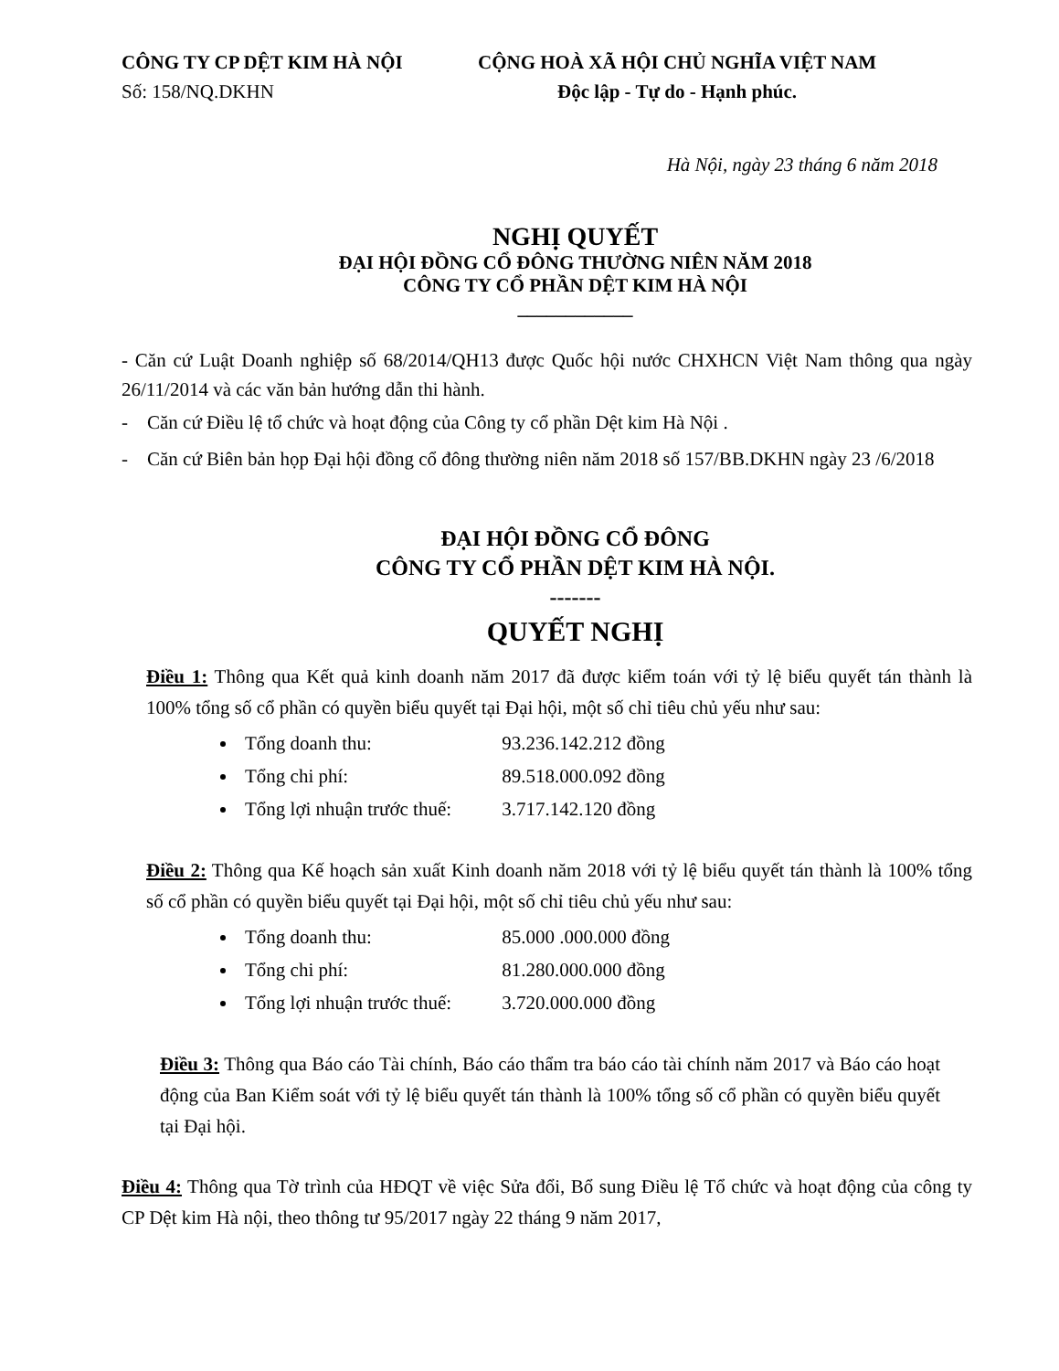CÔNG TY CP DỆT KIM HÀ NỘI
Số: 158/NQ.DKHN
CỘNG HOÀ XÃ HỘI CHỦ NGHĨA VIỆT NAM
Độc lập - Tự do - Hạnh phúc.
Hà Nội, ngày 23 tháng 6 năm 2018
NGHỊ QUYẾT
ĐẠI HỘI ĐỒNG CỔ ĐÔNG THƯỜNG NIÊN NĂM 2018
CÔNG TY CỔ PHẦN DỆT KIM HÀ NỘI
____________
- Căn cứ Luật Doanh nghiệp số 68/2014/QH13 được Quốc hội nước CHXHCN Việt Nam thông qua ngày 26/11/2014 và các văn bản hướng dẫn thi hành.
- Căn cứ Điều lệ tổ chức và hoạt động của Công ty cổ phần Dệt kim Hà Nội .
- Căn cứ Biên bản họp Đại hội đồng cổ đông thường niên năm 2018 số 157/BB.DKHN ngày 23 /6/2018
ĐẠI HỘI ĐỒNG CỔ ĐÔNG
CÔNG TY CỔ PHẦN DỆT KIM HÀ NỘI.
-------
QUYẾT NGHỊ
Điều 1: Thông qua Kết quả kinh doanh năm 2017 đã được kiểm toán với tỷ lệ biểu quyết tán thành là 100% tổng số cổ phần có quyền biểu quyết tại Đại hội, một số chỉ tiêu chủ yếu như sau:
Tổng doanh thu: 93.236.142.212 đồng
Tổng chi phí: 89.518.000.092 đồng
Tổng lợi nhuận trước thuế: 3.717.142.120 đồng
Điều 2: Thông qua Kế hoạch sản xuất Kinh doanh năm 2018 với tỷ lệ biểu quyết tán thành là 100% tổng số cổ phần có quyền biểu quyết tại Đại hội, một số chỉ tiêu chủ yếu như sau:
Tổng doanh thu: 85.000 .000.000 đồng
Tổng chi phí: 81.280.000.000 đồng
Tổng lợi nhuận trước thuế: 3.720.000.000 đồng
Điều 3: Thông qua Báo cáo Tài chính, Báo cáo thẩm tra báo cáo tài chính năm 2017 và Báo cáo hoạt động của Ban Kiểm soát với tỷ lệ biểu quyết tán thành là 100% tổng số cổ phần có quyền biểu quyết tại Đại hội.
Điều 4: Thông qua Tờ trình của HĐQT về việc Sửa đổi, Bổ sung Điều lệ Tổ chức và hoạt động của công ty CP Dệt kim Hà nội, theo thông tư 95/2017 ngày 22 tháng 9 năm 2017,